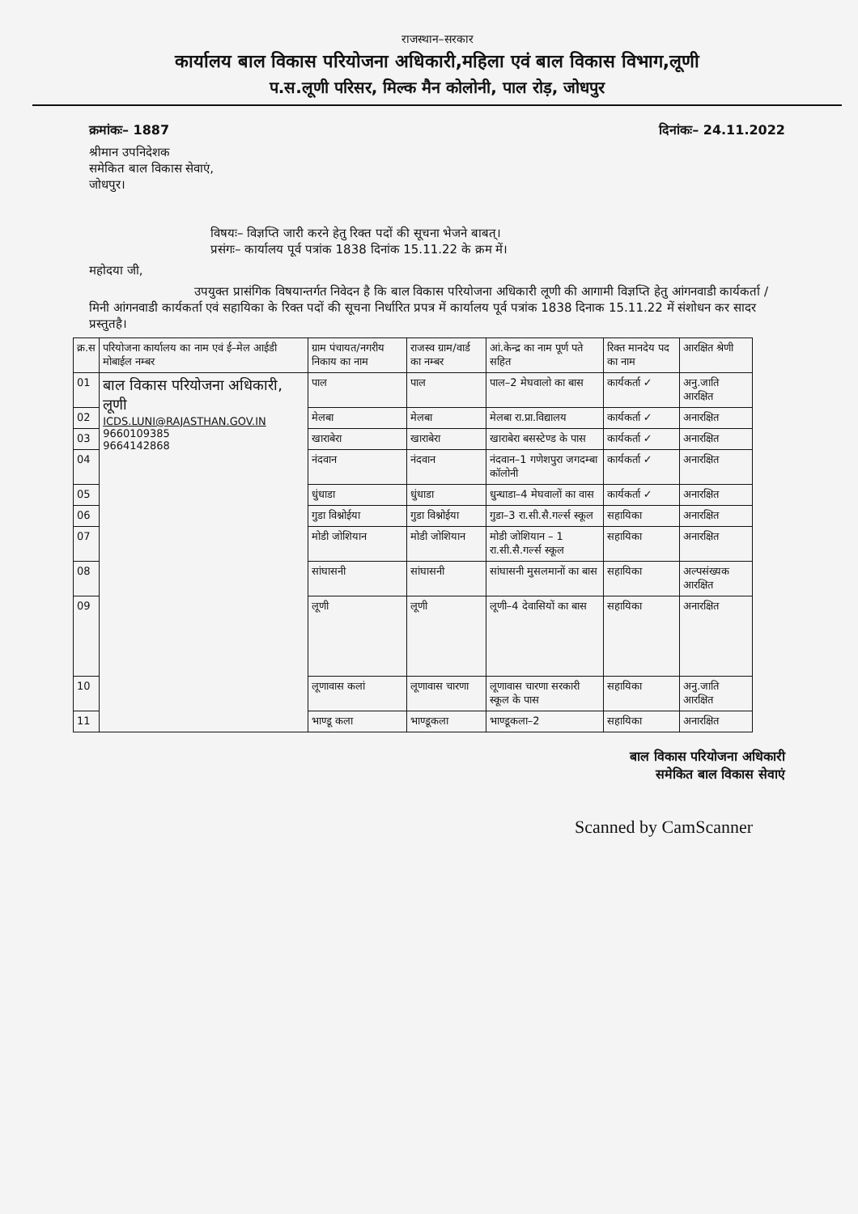राजस्थान–सरकार
कार्यालय बाल विकास परियोजना अधिकारी,महिला एवं बाल विकास विभाग,लूणी
प.स.लूणी परिसर, मिल्क मैन कोलोनी, पाल रोड़, जोधपुर
क्रमांकः– 1887 दिनांकः– 24.11.2022
श्रीमान उपनिदेशक
समेकित बाल विकास सेवाएं,
जोधपुर।
विषयः– विज्ञप्ति जारी करने हेतु रिक्त पदों की सूचना भेजने बाबत्।
प्रसंगः– कार्यालय पूर्व पत्रांक 1838 दिनांक 15.11.22 के क्रम में।
महोदया जी,
उपयुक्त प्रासंगिक विषयान्तर्गत निवेदन है कि बाल विकास परियोजना अधिकारी लूणी की आगामी विज्ञप्ति हेतु आंगनवाडी कार्यकर्ता /मिनी आंगनवाडी कार्यकर्ता एवं सहायिका के रिक्त पदों की सूचना निर्धारित प्रपत्र में कार्यालय पूर्व पत्रांक 1838 दिनाक 15.11.22 में संशोधन कर सादर प्रस्तुतहै।
| क्र.स | परियोजना कार्यालय का नाम एवं ई–मेल आईडी मोबाईल नम्बर | ग्राम पंचायत/नगरीय निकाय का नाम | राजस्व ग्राम/वार्ड का नम्बर | आं.केन्द्र का नाम पूर्ण पते सहित | रिक्त मानदेय पद का नाम | आरक्षित श्रेणी |
| --- | --- | --- | --- | --- | --- | --- |
| 01 | बाल विकास परियोजना अधिकारी, लूणी ICDS.LUNI@RAJASTHAN.GOV.IN 9660109385 9664142868 | पाल | पाल | पाल–2 मेघवालो का बास | कार्यकर्ता ✓ | अनु.जाति आरक्षित |
| 02 | | मेलबा | मेलबा | मेलबा रा.प्रा.विद्यालय | कार्यकर्ता ✓ | अनारक्षित |
| 03 | | खाराबेरा | खाराबेरा | खाराबेरा बसस्टेण्ड के पास | कार्यकर्ता ✓ | अनारक्षित |
| 04 | | नंदवान | नंदवान | नंदवान–1 गणेशपुरा जगदम्बा कॉलोनी | कार्यकर्ता ✓ | अनारक्षित |
| 05 | | धुंधाडा | धुंधाडा | धुन्धाडा–4 मेघवालों का वास | कार्यकर्ता ✓ | अनारक्षित |
| 06 | | गुडा विश्नोईया | गुडा विश्नोईया | गुडा–3 रा.सी.सै.गर्ल्स स्कूल | सहायिका | अनारक्षित |
| 07 | | मोडी जोशियान | मोडी जोशियान | मोडी जोशियान – 1 रा.सी.सै.गर्ल्स स्कूल | सहायिका | अनारक्षित |
| 08 | | सांघासनी | सांघासनी | सांघासनी मुसलमानों का बास | सहायिका | अल्पसंख्यक आरक्षित |
| 09 | | लूणी | लूणी | लूणी–4 देवासियों का बास | सहायिका | अनारक्षित |
| 10 | | लूणावास कलां | लूणावास चारणा | लूणावास चारणा सरकारी स्कूल के पास | सहायिका | अनु.जाति आरक्षित |
| 11 | | भाण्डू कला | भाण्डूकला | भाण्डूकला–2 | सहायिका | अनारक्षित |
बाल विकास परियोजना अधिकारी
समेकित बाल विकास सेवाएं
Scanned by CamScanner